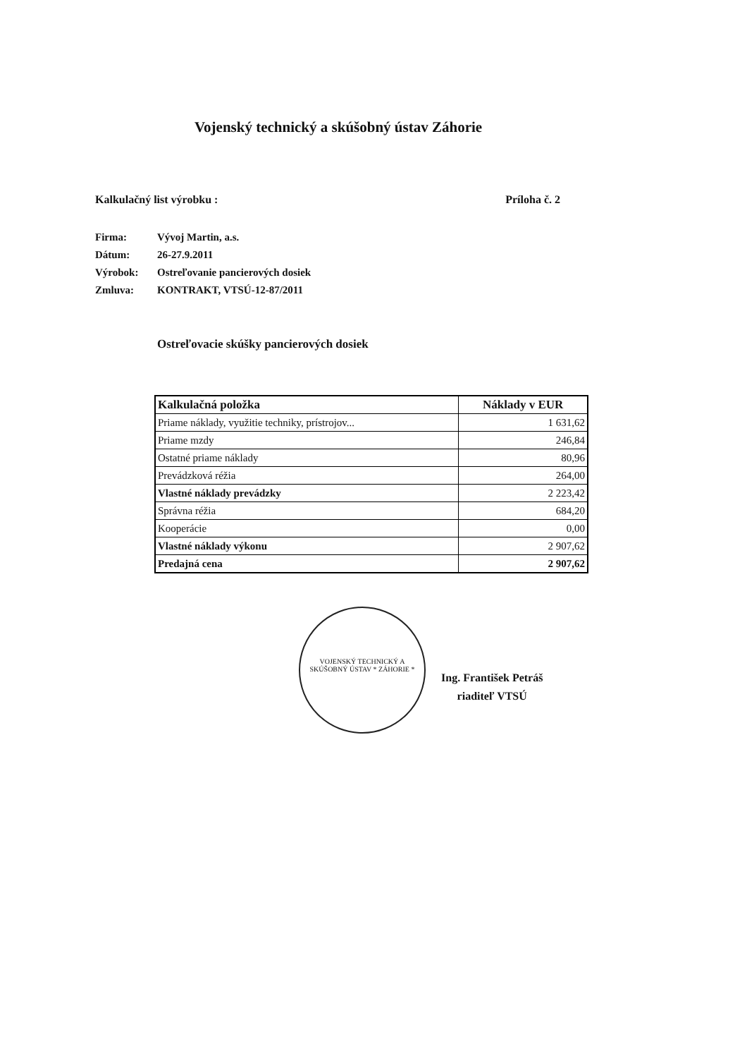Vojenský technický a skúšobný ústav Záhorie
Kalkulačný list výrobku : Príloha č. 2
Firma: Vývoj Martin, a.s.
Dátum: 26-27.9.2011
Výrobok: Ostreľovanie pancierových dosiek
Zmluva: KONTRAKT, VTSÚ-12-87/2011
Ostreľovacie skúšky pancierových dosiek
| Kalkulačná položka | Náklady v EUR |
| --- | --- |
| Priame náklady, využitie techniky, prístrojov... | 1 631,62 |
| Priame mzdy | 246,84 |
| Ostatné priame náklady | 80,96 |
| Prevádzková réžia | 264,00 |
| Vlastné náklady prevádzky | 2 223,42 |
| Správna réžia | 684,20 |
| Kooperácie | 0,00 |
| Vlastné náklady výkonu | 2 907,62 |
| Predajná cena | 2 907,62 |
VOJENSKÝ TECHNICKÝ A SKÚŠOBNÝ ÚSTAV * ZÁHORIE *
Ing. František Petráš
riaditeľ VTSÚ